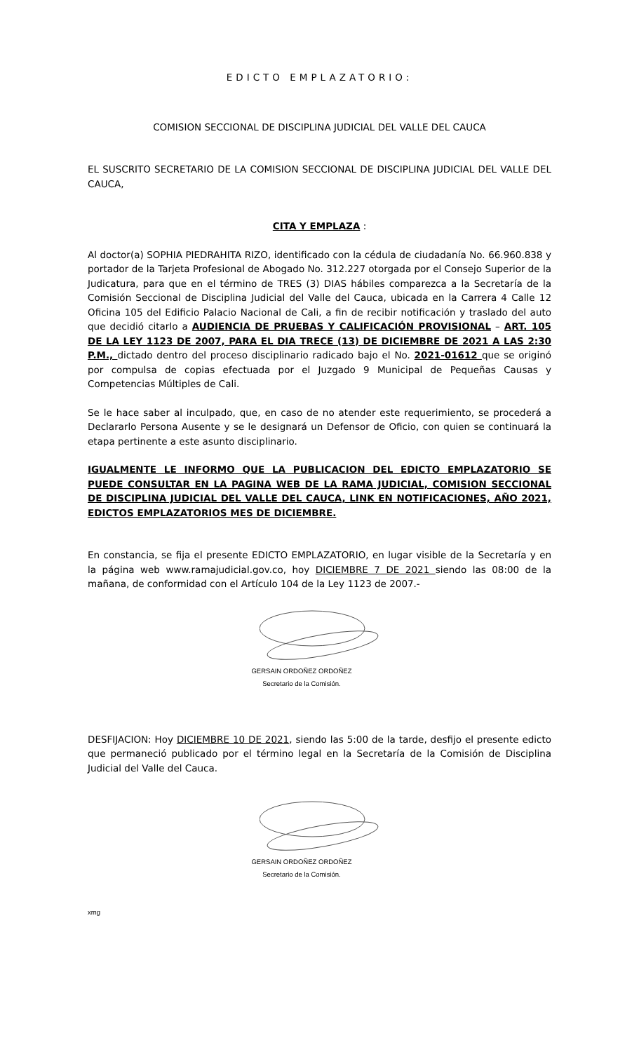EDICTO EMPLAZATORIO:
COMISION SECCIONAL DE DISCIPLINA JUDICIAL DEL VALLE DEL CAUCA
EL SUSCRITO SECRETARIO DE LA COMISION SECCIONAL DE DISCIPLINA JUDICIAL DEL VALLE DEL CAUCA,
CITA Y EMPLAZA :
Al doctor(a) SOPHIA PIEDRAHITA RIZO, identificado con la cédula de ciudadanía No. 66.960.838 y portador de la Tarjeta Profesional de Abogado No. 312.227 otorgada por el Consejo Superior de la Judicatura, para que en el término de TRES (3) DIAS hábiles comparezca a la Secretaría de la Comisión Seccional de Disciplina Judicial del Valle del Cauca, ubicada en la Carrera 4 Calle 12 Oficina 105 del Edificio Palacio Nacional de Cali, a fin de recibir notificación y traslado del auto que decidió citarlo a AUDIENCIA DE PRUEBAS Y CALIFICACIÓN PROVISIONAL – ART. 105 DE LA LEY 1123 DE 2007, PARA EL DIA TRECE (13) DE DICIEMBRE DE 2021 A LAS 2:30 P.M., dictado dentro del proceso disciplinario radicado bajo el No. 2021-01612 que se originó por compulsa de copias efectuada por el Juzgado 9 Municipal de Pequeñas Causas y Competencias Múltiples de Cali.
Se le hace saber al inculpado, que, en caso de no atender este requerimiento, se procederá a Declararlo Persona Ausente y se le designará un Defensor de Oficio, con quien se continuará la etapa pertinente a este asunto disciplinario.
IGUALMENTE LE INFORMO QUE LA PUBLICACION DEL EDICTO EMPLAZATORIO SE PUEDE CONSULTAR EN LA PAGINA WEB DE LA RAMA JUDICIAL, COMISION SECCIONAL DE DISCIPLINA JUDICIAL DEL VALLE DEL CAUCA, LINK EN NOTIFICACIONES, AÑO 2021, EDICTOS EMPLAZATORIOS MES DE DICIEMBRE.
En constancia, se fija el presente EDICTO EMPLAZATORIO, en lugar visible de la Secretaría y en la página web www.ramajudicial.gov.co, hoy DICIEMBRE 7 DE 2021 siendo las 08:00 de la mañana, de conformidad con el Artículo 104 de la Ley 1123 de 2007.-
GERSAIN ORDOÑEZ ORDOÑEZ
Secretario de la Comisión.
DESFIJACION: Hoy DICIEMBRE 10 DE 2021, siendo las 5:00 de la tarde, desfijo el presente edicto que permaneció publicado por el término legal en la Secretaría de la Comisión de Disciplina Judicial del Valle del Cauca.
GERSAIN ORDOÑEZ ORDOÑEZ
Secretario de la Comisión.
xmg